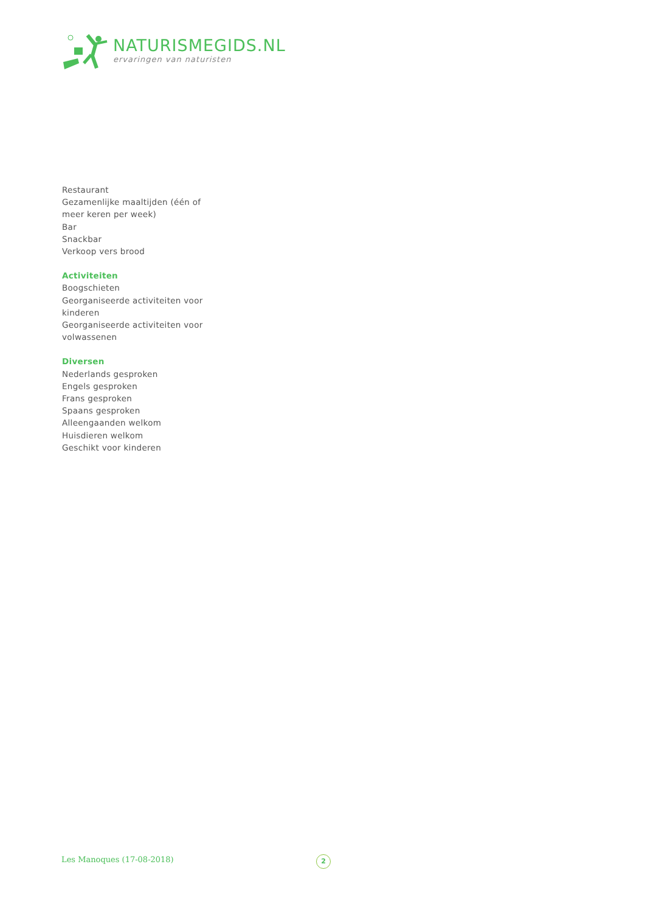NATURISMEGIDS.NL
ervaringen van naturisten
Restaurant
Gezamenlijke maaltijden (één of meer keren per week)
Bar
Snackbar
Verkoop vers brood
Activiteiten
Boogschieten
Georganiseerde activiteiten voor kinderen
Georganiseerde activiteiten voor volwassenen
Diversen
Nederlands gesproken
Engels gesproken
Frans gesproken
Spaans gesproken
Alleengaanden welkom
Huisdieren welkom
Geschikt voor kinderen
Les Manoques (17-08-2018) 2